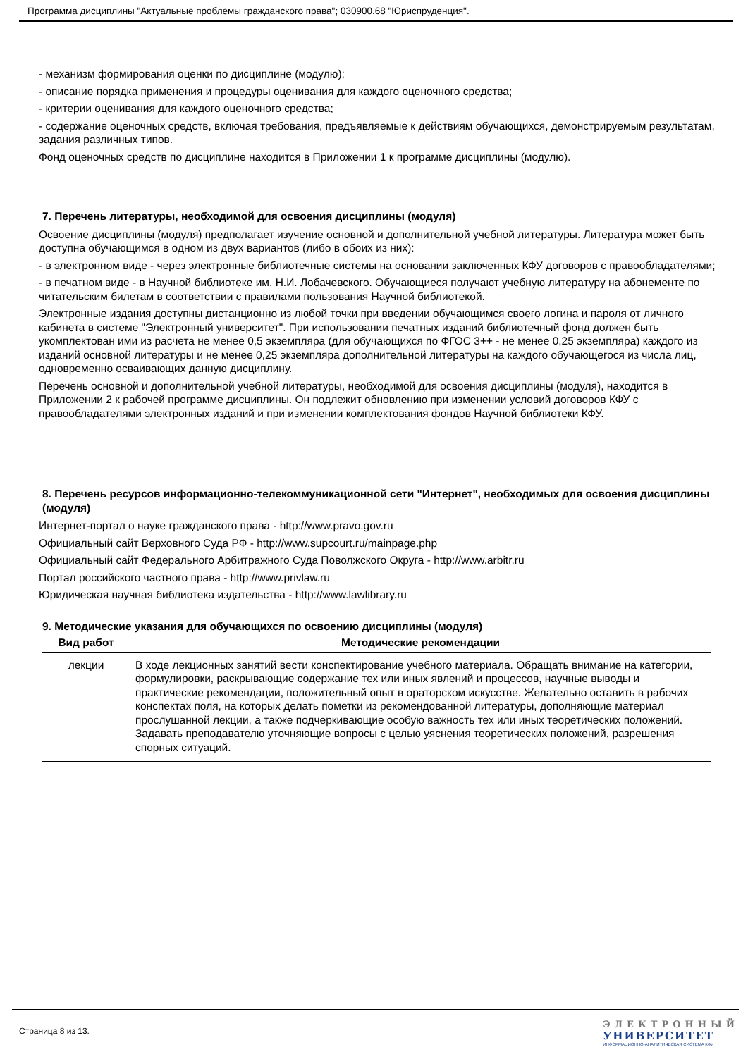Программа дисциплины "Актуальные проблемы гражданского права"; 030900.68 "Юриспруденция".
- механизм формирования оценки по дисциплине (модулю);
- описание порядка применения и процедуры оценивания для каждого оценочного средства;
- критерии оценивания для каждого оценочного средства;
- содержание оценочных средств, включая требования, предъявляемые к действиям обучающихся, демонстрируемым результатам, задания различных типов.
Фонд оценочных средств по дисциплине находится в Приложении 1 к программе дисциплины (модулю).
7. Перечень литературы, необходимой для освоения дисциплины (модуля)
Освоение дисциплины (модуля) предполагает изучение основной и дополнительной учебной литературы. Литература может быть доступна обучающимся в одном из двух вариантов (либо в обоих из них):
- в электронном виде - через электронные библиотечные системы на основании заключенных КФУ договоров с правообладателями;
- в печатном виде - в Научной библиотеке им. Н.И. Лобачевского. Обучающиеся получают учебную литературу на абонементе по читательским билетам в соответствии с правилами пользования Научной библиотекой.
Электронные издания доступны дистанционно из любой точки при введении обучающимся своего логина и пароля от личного кабинета в системе "Электронный университет". При использовании печатных изданий библиотечный фонд должен быть укомплектован ими из расчета не менее 0,5 экземпляра (для обучающихся по ФГОС 3++ - не менее 0,25 экземпляра) каждого из изданий основной литературы и не менее 0,25 экземпляра дополнительной литературы на каждого обучающегося из числа лиц, одновременно осваивающих данную дисциплину.
Перечень основной и дополнительной учебной литературы, необходимой для освоения дисциплины (модуля), находится в Приложении 2 к рабочей программе дисциплины. Он подлежит обновлению при изменении условий договоров КФУ с правообладателями электронных изданий и при изменении комплектования фондов Научной библиотеки КФУ.
8. Перечень ресурсов информационно-телекоммуникационной сети "Интернет", необходимых для освоения дисциплины (модуля)
Интернет-портал о науке гражданского права - http://www.pravo.gov.ru
Официальный сайт Верховного Суда РФ - http://www.supcourt.ru/mainpage.php
Официальный сайт Федерального Арбитражного Суда Поволжского Округа - http://www.arbitr.ru
Портал российского частного права - http://www.privlaw.ru
Юридическая научная библиотека издательства - http://www.lawlibrary.ru
9. Методические указания для обучающихся по освоению дисциплины (модуля)
| Вид работ | Методические рекомендации |
| --- | --- |
| лекции | В ходе лекционных занятий вести конспектирование учебного материала. Обращать внимание на категории, формулировки, раскрывающие содержание тех или иных явлений и процессов, научные выводы и практические рекомендации, положительный опыт в ораторском искусстве. Желательно оставить в рабочих конспектах поля, на которых делать пометки из рекомендованной литературы, дополняющие материал прослушанной лекции, а также подчеркивающие особую важность тех или иных теоретических положений. Задавать преподавателю уточняющие вопросы с целью уяснения теоретических положений, разрешения спорных ситуаций. |
Страница 8 из 13.
ЭЛЕКТРОННЫЙ
УНИВЕРСИТЕТ
ИНФОРМАЦИОННО-АНАЛИТИЧЕСКАЯ СИСТЕМА КФУ